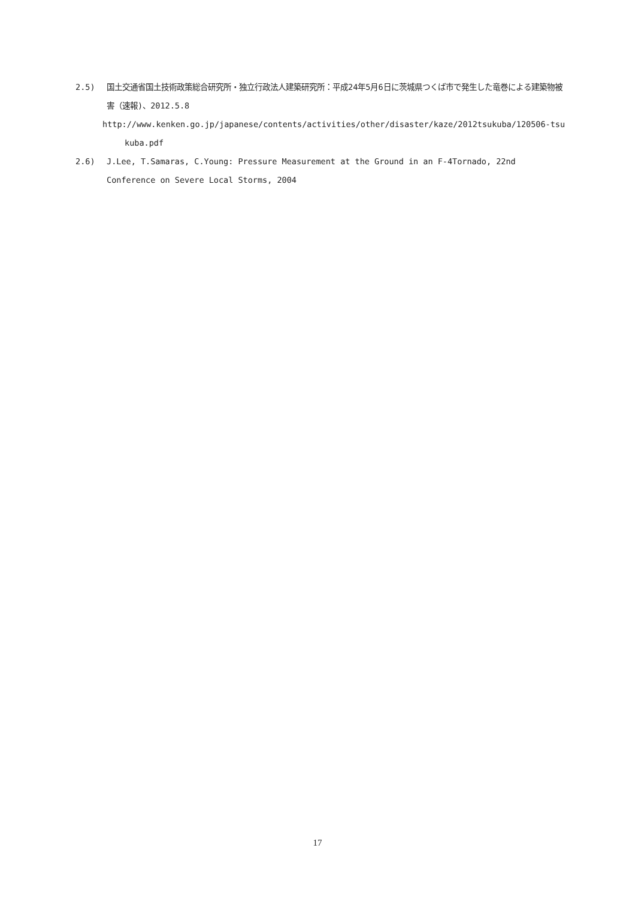2.5) 国土交通省国土技術政策総合研究所・独立行政法人建築研究所：平成24年5月6日に茨城県つくば市で発生した竜巻による建築物被害（速報)、2012.5.8
http://www.kenken.go.jp/japanese/contents/activities/other/disaster/kaze/2012tsukuba/120506-tsu
kuba.pdf
2.6) J.Lee, T.Samaras, C.Young: Pressure Measurement at the Ground in an F-4Tornado, 22nd Conference on Severe Local Storms, 2004
17